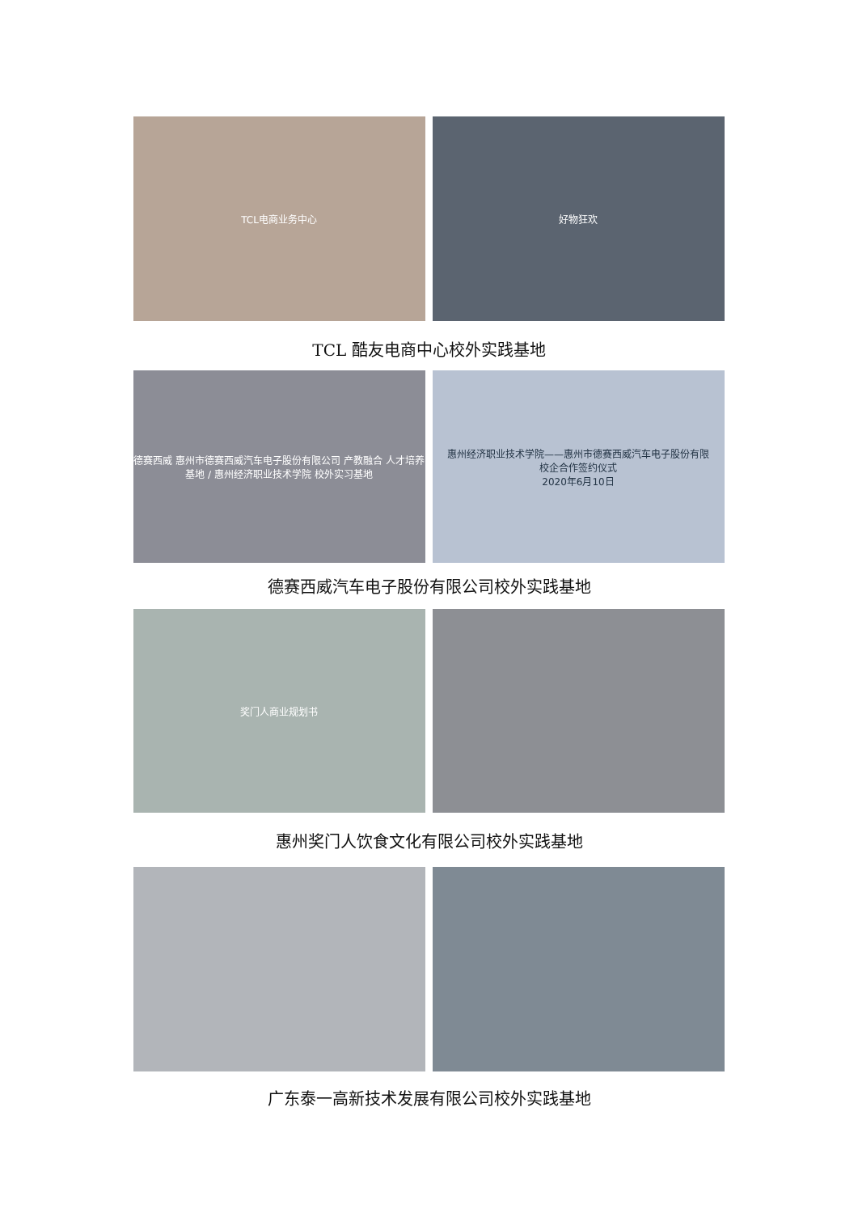TCL电商业务中心 好物狂欢
TCL 酷友电商中心校外实践基地
德赛西威 惠州市德赛西威汽车电子股份有限公司 产教融合 人才培养基地 / 惠州经济职业技术学院 校外实习基地
惠州经济职业技术学院——惠州市德赛西威汽车电子股份有限
校企合作签约仪式
2020年6月10日
德赛西威汽车电子股份有限公司校外实践基地
奖门人商业规划书
惠州奖门人饮食文化有限公司校外实践基地
广东泰一高新技术发展有限公司校外实践基地